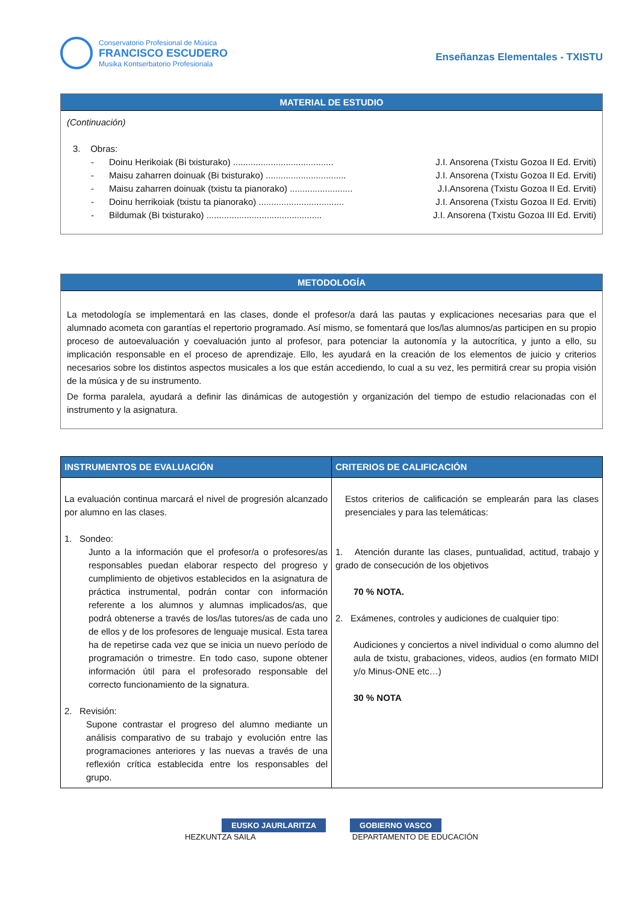Conservatorio Profesional de Música
FRANCISCO ESCUDERO
Musika Kontserbatorio Profesionala
Enseñanzas Elementales - TXISTU
MATERIAL DE ESTUDIO
(Continuación)
3. Obras:
- Doinu Herikoiak (Bi txisturako) ........................................ J.I. Ansorena (Txistu Gozoa II Ed. Erviti)
- Maisu zaharren doinuak (Bi txisturako) ................................ J.I. Ansorena (Txistu Gozoa II Ed. Erviti)
- Maisu zaharren doinuak (txistu ta pianorako) ......................... J.I.Ansorena (Txistu Gozoa II Ed. Erviti)
- Doinu herrikoiak (txistu ta pianorako) .................................. J.I. Ansorena (Txistu Gozoa II Ed. Erviti)
- Bildumak (Bi txisturako) .............................................. J.I. Ansorena (Txistu Gozoa III Ed. Erviti)
METODOLOGÍA
La metodología se implementará en las clases, donde el profesor/a dará las pautas y explicaciones necesarias para que el alumnado acometa con garantías el repertorio programado. Así mismo, se fomentará que los/las alumnos/as participen en su propio proceso de autoevaluación y coevaluación junto al profesor, para potenciar la autonomía y la autocrítica, y junto a ello, su implicación responsable en el proceso de aprendizaje. Ello, les ayudará en la creación de los elementos de juicio y criterios necesarios sobre los distintos aspectos musicales a los que están accediendo, lo cual a su vez, les permitirá crear su propia visión de la música y de su instrumento.
De forma paralela, ayudará a definir las dinámicas de autogestión y organización del tiempo de estudio relacionadas con el instrumento y la asignatura.
| INSTRUMENTOS DE EVALUACIÓN | CRITERIOS DE CALIFICACIÓN |
| --- | --- |
| La evaluación continua marcará el nivel de progresión alcanzado por alumno en las clases. 1. Sondeo: Junto a la información que el profesor/a o profesores/as responsables puedan elaborar respecto del progreso y cumplimiento de objetivos establecidos en la asignatura de práctica instrumental, podrán contar con información referente a los alumnos y alumnas implicados/as, que podrá obtenerse a través de los/las tutores/as de cada uno de ellos y de los profesores de lenguaje musical. Esta tarea ha de repetirse cada vez que se inicia un nuevo período de programación o trimestre. En todo caso, supone obtener información útil para el profesorado responsable del correcto funcionamiento de la signatura. 2. Revisión: Supone contrastar el progreso del alumno mediante un análisis comparativo de su trabajo y evolución entre las programaciones anteriores y las nuevas a través de una reflexión crítica establecida entre los responsables del grupo. | Estos criterios de calificación se emplearán para las clases presenciales y para las telemáticas: 1. Atención durante las clases, puntualidad, actitud, trabajo y grado de consecución de los objetivos 70 % NOTA. 2. Exámenes, controles y audiciones de cualquier tipo: Audiciones y conciertos a nivel individual o como alumno del aula de txistu, grabaciones, videos, audios (en formato MIDI y/o Minus-ONE etc…) 30 % NOTA |
EUSKO JAURLARITZA GOBIERNO VASCO
HEZKUNTZA SAILA DEPARTAMENTO DE EDUCACIÓN